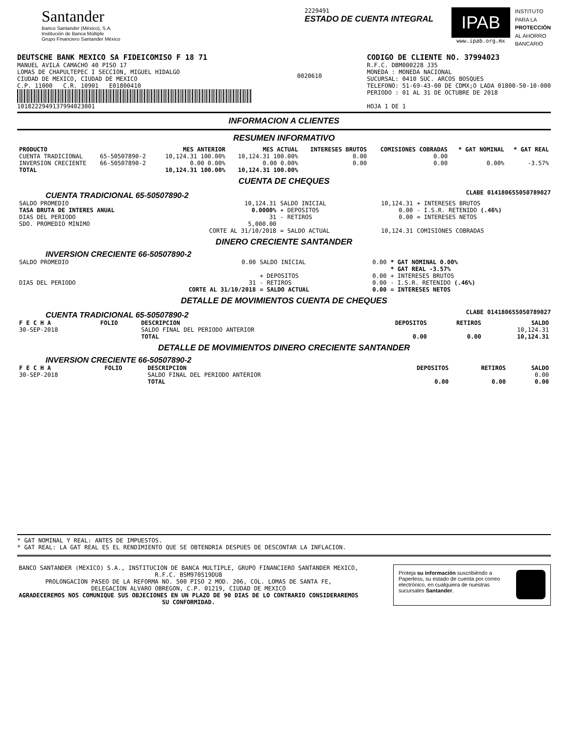Santander
Banco Santander (México), S.A.
Institución de Banca Múltiple
Grupo Financiero Santander México
2229491
ESTADO DE CUENTA INTEGRAL
IPAB
www.ipab.org.mx
INSTITUTO
PARA LA
PROTECCIÓN
AL AHORRO
BANCARIO
DEUTSCHE BANK MEXICO SA FIDEICOMISO F 18 71
MANUEL AVILA CAMACHO 40 PISO 17
LOMAS DE CHAPULTEPEC I SECCION, MIGUEL HIDALGO
CIUDAD DE MEXICO, CIUDAD DE MEXICO
C.P. 11000 C.R. 10901 E01800410
1018222949137994023001
0020610
CODIGO DE CLIENTE NO. 37994023
R.F.C. DBM000228 J35
MONEDA : MONEDA NACIONAL
SUCURSAL: 0410 SUC. ARCOS BOSQUES
TELEFONO: 51-69-43-00 DE CDMX;O LADA 01800-50-10-000
PERIODO : 01 AL 31 DE OCTUBRE DE 2018
HOJA 1 DE 1
INFORMACION A CLIENTES
RESUMEN INFORMATIVO
| PRODUCTO | | MES ANTERIOR | MES ACTUAL | INTERESES BRUTOS | COMISIONES COBRADAS | * GAT NOMINAL | * GAT REAL |
| --- | --- | --- | --- | --- | --- | --- | --- |
| CUENTA TRADICIONAL | 65-50507890-2 | 10,124.31 100.00% | 10,124.31 100.00% | 0.00 | 0.00 | | |
| INVERSION CRECIENTE | 66-50507890-2 | 0.00 0.00% | 0.00 0.00% | 0.00 | 0.00 | 0.00% | -3.57% |
| TOTAL | | 10,124.31 100.00% | 10,124.31 100.00% | | | | |
CUENTA DE CHEQUES
CUENTA TRADICIONAL 65-50507890-2
CLABE 014180655050789027
| SALDO PROMEDIO | 10,124.31 | SALDO INICIAL | 10,124.31 | + INTERESES BRUTOS |
| TASA BRUTA DE INTERES ANUAL | 0.0000% | + DEPOSITOS | 0.00 | - I.S.R. RETENIDO (.46%) |
| DIAS DEL PERIODO | 31 | - RETIROS | 0.00 | = INTERESES NETOS |
| SDO. PROMEDIO MINIMO | 5,000.00 | | | |
| | CORTE AL 31/10/2018 | = SALDO ACTUAL | 10,124.31 | COMISIONES COBRADAS |
DINERO CRECIENTE SANTANDER
INVERSION CRECIENTE 66-50507890-2
| SALDO PROMEDIO | 0.00 | SALDO INICIAL | 0.00 | * GAT NOMINAL 0.00% * GAT REAL -3.57% |
| | | + DEPOSITOS | 0.00 | + INTERESES BRUTOS |
| DIAS DEL PERIODO | 31 | - RETIROS | 0.00 | - I.S.R. RETENIDO (.46%) |
| | CORTE AL 31/10/2018 | = SALDO ACTUAL | 0.00 | = INTERESES NETOS |
DETALLE DE MOVIMIENTOS CUENTA DE CHEQUES
CUENTA TRADICIONAL 65-50507890-2
CLABE 014180655050789027
| F E C H A | FOLIO | DESCRIPCION | DEPOSITOS | RETIROS | SALDO |
| --- | --- | --- | --- | --- | --- |
| 30-SEP-2018 | | SALDO FINAL DEL PERIODO ANTERIOR | | | 10,124.31 |
| | | TOTAL | 0.00 | 0.00 | 10,124.31 |
DETALLE DE MOVIMIENTOS DINERO CRECIENTE SANTANDER
INVERSION CRECIENTE 66-50507890-2
| F E C H A | FOLIO | DESCRIPCION | DEPOSITOS | RETIROS | SALDO |
| --- | --- | --- | --- | --- | --- |
| 30-SEP-2018 | | SALDO FINAL DEL PERIODO ANTERIOR | | | 0.00 |
| | | TOTAL | 0.00 | 0.00 | 0.00 |
* GAT NOMINAL Y REAL: ANTES DE IMPUESTOS.
* GAT REAL: LA GAT REAL ES EL RENDIMIENTO QUE SE OBTENDRIA DESPUES DE DESCONTAR LA INFLACION.
BANCO SANTANDER (MEXICO) S.A., INSTITUCION DE BANCA MULTIPLE, GRUPO FINANCIERO SANTANDER MEXICO,
R.F.C. BSM970519DU8
PROLONGACION PASEO DE LA REFORMA NO. 500 PISO 2 MOD. 206, COL. LOMAS DE SANTA FE,
DELEGACION ALVARO OBREGON, C.P. 01219, CIUDAD DE MEXICO
AGRADECEREMOS NOS COMUNIQUE SUS OBJECIONES EN UN PLAZO DE 90 DIAS DE LO CONTRARIO CONSIDERAREMOS SU CONFORMIDAD.
Proteja su información suscribiéndo a Paperless, su estado de cuenta por correo electrónico, en cualquiera de nuestras sucursales Santander.